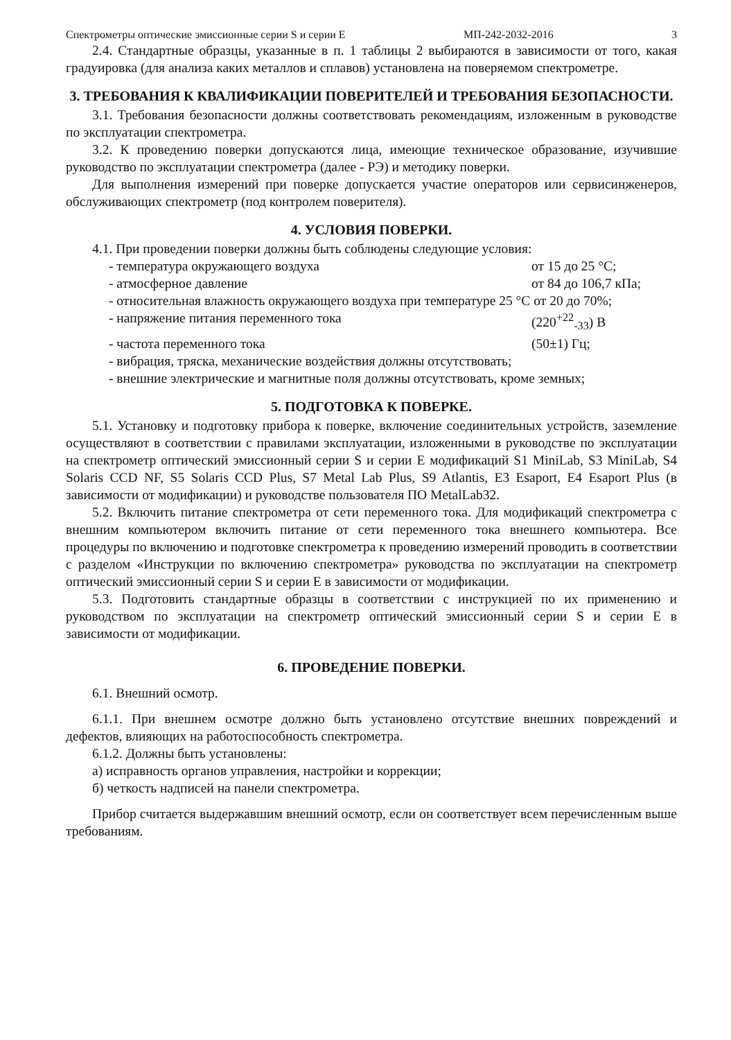Спектрометры оптические эмиссионные серии S и серии Е МП-242-2032-2016 3
2.4. Стандартные образцы, указанные в п. 1 таблицы 2 выбираются в зависимости от того, какая градуировка (для анализа каких металлов и сплавов) установлена на поверяемом спектрометре.
3. ТРЕБОВАНИЯ К КВАЛИФИКАЦИИ ПОВЕРИТЕЛЕЙ И ТРЕБОВАНИЯ БЕЗОПАСНОСТИ.
3.1. Требования безопасности должны соответствовать рекомендациям, изложенным в руководстве по эксплуатации спектрометра.
3.2. К проведению поверки допускаются лица, имеющие техническое образование, изучившие руководство по эксплуатации спектрометра (далее - РЭ) и методику поверки.
Для выполнения измерений при поверке допускается участие операторов или сервисинженеров, обслуживающих спектрометр (под контролем поверителя).
4. УСЛОВИЯ ПОВЕРКИ.
4.1. При проведении поверки должны быть соблюдены следующие условия:
- температура окружающего воздуха от 15 до 25 °С;
- атмосферное давление от 84 до 106,7 кПа;
- относительная влажность окружающего воздуха при температуре 25 °С от 20 до 70%;
- напряжение питания переменного тока (220<sup>+22</sup><sub>-33</sub>) В
- частота переменного тока (50±1) Гц;
- вибрация, тряска, механические воздействия должны отсутствовать;
- внешние электрические и магнитные поля должны отсутствовать, кроме земных;
5. ПОДГОТОВКА К ПОВЕРКЕ.
5.1. Установку и подготовку прибора к поверке, включение соединительных устройств, заземление осуществляют в соответствии с правилами эксплуатации, изложенными в руководстве по эксплуатации на спектрометр оптический эмиссионный серии S и серии Е модификаций S1 MiniLab, S3 MiniLab, S4 Solaris CCD NF, S5 Solaris CCD Plus, S7 Metal Lab Plus, S9 Atlantis, E3 Esaport, E4 Esaport Plus (в зависимости от модификации) и руководстве пользователя ПО MetalLab32.
5.2. Включить питание спектрометра от сети переменного тока. Для модификаций спектрометра с внешним компьютером включить питание от сети переменного тока внешнего компьютера. Все процедуры по включению и подготовке спектрометра к проведению измерений проводить в соответствии с разделом «Инструкции по включению спектрометра» руководства по эксплуатации на спектрометр оптический эмиссионный серии S и серии Е в зависимости от модификации.
5.3. Подготовить стандартные образцы в соответствии с инструкцией по их применению и руководством по эксплуатации на спектрометр оптический эмиссионный серии S и серии Е в зависимости от модификации.
6. ПРОВЕДЕНИЕ ПОВЕРКИ.
6.1. Внешний осмотр.
6.1.1. При внешнем осмотре должно быть установлено отсутствие внешних повреждений и дефектов, влияющих на работоспособность спектрометра.
6.1.2. Должны быть установлены:
а) исправность органов управления, настройки и коррекции;
б) четкость надписей на панели спектрометра.
Прибор считается выдержавшим внешний осмотр, если он соответствует всем перечисленным выше требованиям.